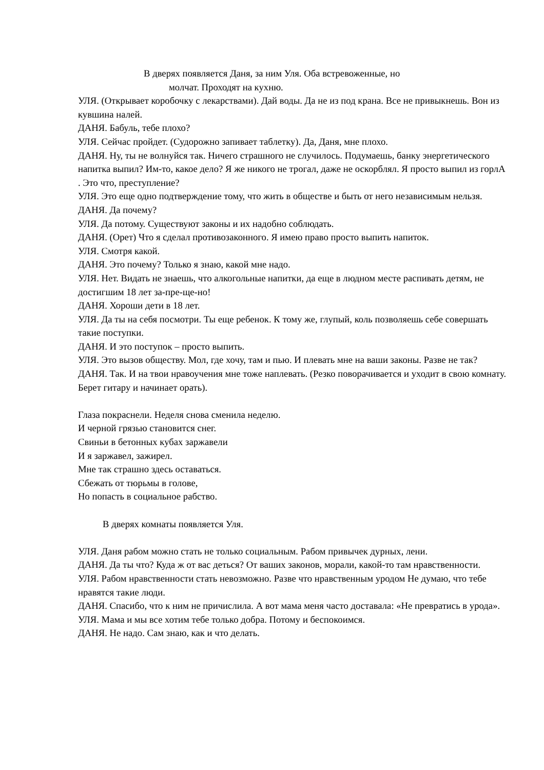В дверях появляется Даня, за ним Уля. Оба встревоженные, но
молчат. Проходят на кухню.
УЛЯ. (Открывает коробочку с лекарствами). Дай воды. Да не из под крана. Все не привыкнешь. Вон из кувшина налей.
ДАНЯ. Бабуль, тебе плохо?
УЛЯ. Сейчас пройдет. (Судорожно запивает таблетку). Да, Даня, мне плохо.
ДАНЯ. Ну, ты не волнуйся так. Ничего страшного не случилось. Подумаешь, банку энергетического напитка выпил? Им-то, какое дело? Я же никого не трогал, даже не оскорблял. Я просто выпил из горлА . Это что, преступление?
УЛЯ. Это еще одно подтверждение тому, что жить в обществе и быть от него независимым нельзя.
ДАНЯ. Да почему?
УЛЯ. Да потому. Существуют законы и их надобно соблюдать.
ДАНЯ. (Орет) Что я сделал противозаконного. Я имею право просто выпить напиток.
УЛЯ. Смотря какой.
ДАНЯ. Это почему? Только я знаю, какой мне надо.
УЛЯ. Нет. Видать не знаешь, что алкогольные напитки, да еще в людном месте распивать детям, не достигшим 18 лет за-пре-ще-но!
ДАНЯ. Хороши дети в 18 лет.
УЛЯ. Да ты на себя посмотри. Ты еще ребенок. К тому же, глупый, коль позволяешь себе совершать такие поступки.
ДАНЯ. И это поступок – просто выпить.
УЛЯ. Это вызов обществу. Мол, где хочу, там и пью. И плевать мне на ваши законы. Разве не так?
ДАНЯ. Так. И на твои нравоучения мне тоже наплевать. (Резко поворачивается и уходит в свою комнату. Берет гитару и начинает орать).
Глаза покраснели. Неделя снова сменила неделю.
И черной грязью становится снег.
Свиньи в бетонных кубах заржавели
И я заржавел, зажирел.
Мне так страшно здесь оставаться.
Сбежать от тюрьмы в голове,
Но попасть в социальное рабство.
В дверях комнаты появляется Уля.
УЛЯ. Даня рабом можно стать не только социальным. Рабом привычек дурных, лени.
ДАНЯ. Да ты что? Куда ж от вас деться? От ваших законов, морали, какой-то там нравственности.
УЛЯ. Рабом нравственности стать невозможно. Разве что нравственным уродом Не думаю, что тебе нравятся такие люди.
ДАНЯ. Спасибо, что к ним не причислила. А вот мама меня часто доставала: «Не превратись в урода».
УЛЯ. Мама и мы все хотим тебе только добра. Потому и беспокоимся.
ДАНЯ. Не надо. Сам знаю, как и что делать.